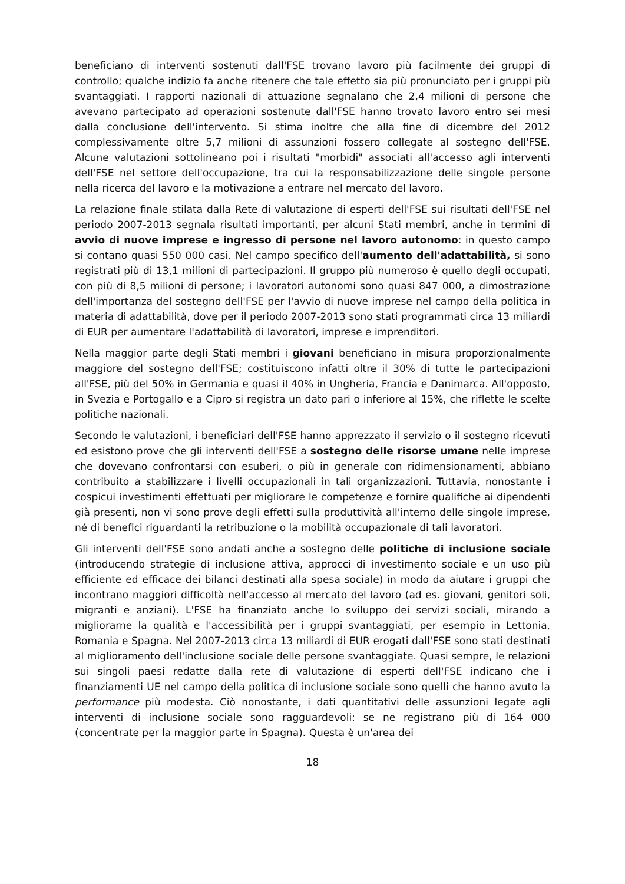beneficiano di interventi sostenuti dall'FSE trovano lavoro più facilmente dei gruppi di controllo; qualche indizio fa anche ritenere che tale effetto sia più pronunciato per i gruppi più svantaggiati. I rapporti nazionali di attuazione segnalano che 2,4 milioni di persone che avevano partecipato ad operazioni sostenute dall'FSE hanno trovato lavoro entro sei mesi dalla conclusione dell'intervento. Si stima inoltre che alla fine di dicembre del 2012 complessivamente oltre 5,7 milioni di assunzioni fossero collegate al sostegno dell'FSE. Alcune valutazioni sottolineano poi i risultati "morbidi" associati all'accesso agli interventi dell'FSE nel settore dell'occupazione, tra cui la responsabilizzazione delle singole persone nella ricerca del lavoro e la motivazione a entrare nel mercato del lavoro.
La relazione finale stilata dalla Rete di valutazione di esperti dell'FSE sui risultati dell'FSE nel periodo 2007-2013 segnala risultati importanti, per alcuni Stati membri, anche in termini di avvio di nuove imprese e ingresso di persone nel lavoro autonomo: in questo campo si contano quasi 550 000 casi. Nel campo specifico dell'aumento dell'adattabilità, si sono registrati più di 13,1 milioni di partecipazioni. Il gruppo più numeroso è quello degli occupati, con più di 8,5 milioni di persone; i lavoratori autonomi sono quasi 847 000, a dimostrazione dell'importanza del sostegno dell'FSE per l'avvio di nuove imprese nel campo della politica in materia di adattabilità, dove per il periodo 2007-2013 sono stati programmati circa 13 miliardi di EUR per aumentare l'adattabilità di lavoratori, imprese e imprenditori.
Nella maggior parte degli Stati membri i giovani beneficiano in misura proporzionalmente maggiore del sostegno dell'FSE; costituiscono infatti oltre il 30% di tutte le partecipazioni all'FSE, più del 50% in Germania e quasi il 40% in Ungheria, Francia e Danimarca. All'opposto, in Svezia e Portogallo e a Cipro si registra un dato pari o inferiore al 15%, che riflette le scelte politiche nazionali.
Secondo le valutazioni, i beneficiari dell'FSE hanno apprezzato il servizio o il sostegno ricevuti ed esistono prove che gli interventi dell'FSE a sostegno delle risorse umane nelle imprese che dovevano confrontarsi con esuberi, o più in generale con ridimensionamenti, abbiano contribuito a stabilizzare i livelli occupazionali in tali organizzazioni. Tuttavia, nonostante i cospicui investimenti effettuati per migliorare le competenze e fornire qualifiche ai dipendenti già presenti, non vi sono prove degli effetti sulla produttività all'interno delle singole imprese, né di benefici riguardanti la retribuzione o la mobilità occupazionale di tali lavoratori.
Gli interventi dell'FSE sono andati anche a sostegno delle politiche di inclusione sociale (introducendo strategie di inclusione attiva, approcci di investimento sociale e un uso più efficiente ed efficace dei bilanci destinati alla spesa sociale) in modo da aiutare i gruppi che incontrano maggiori difficoltà nell'accesso al mercato del lavoro (ad es. giovani, genitori soli, migranti e anziani). L'FSE ha finanziato anche lo sviluppo dei servizi sociali, mirando a migliorarne la qualità e l'accessibilità per i gruppi svantaggiati, per esempio in Lettonia, Romania e Spagna. Nel 2007-2013 circa 13 miliardi di EUR erogati dall'FSE sono stati destinati al miglioramento dell'inclusione sociale delle persone svantaggiate. Quasi sempre, le relazioni sui singoli paesi redatte dalla rete di valutazione di esperti dell'FSE indicano che i finanziamenti UE nel campo della politica di inclusione sociale sono quelli che hanno avuto la performance più modesta. Ciò nonostante, i dati quantitativi delle assunzioni legate agli interventi di inclusione sociale sono ragguardevoli: se ne registrano più di 164 000 (concentrate per la maggior parte in Spagna). Questa è un'area dei
18